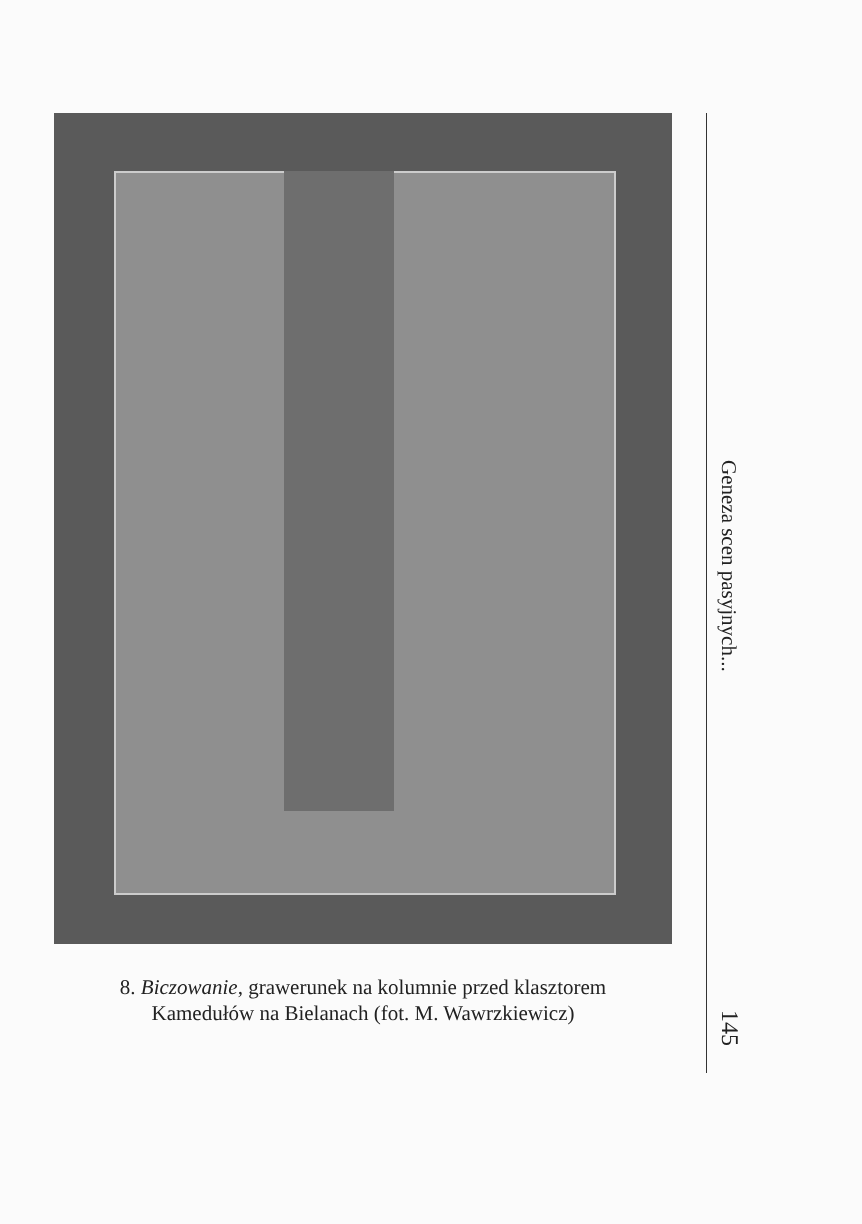8. Biczowanie, grawerunek na kolumnie przed klasztorem
Kamedułów na Bielanach (fot. M. Wawrzkiewicz)
Geneza scen pasyjnych...
145